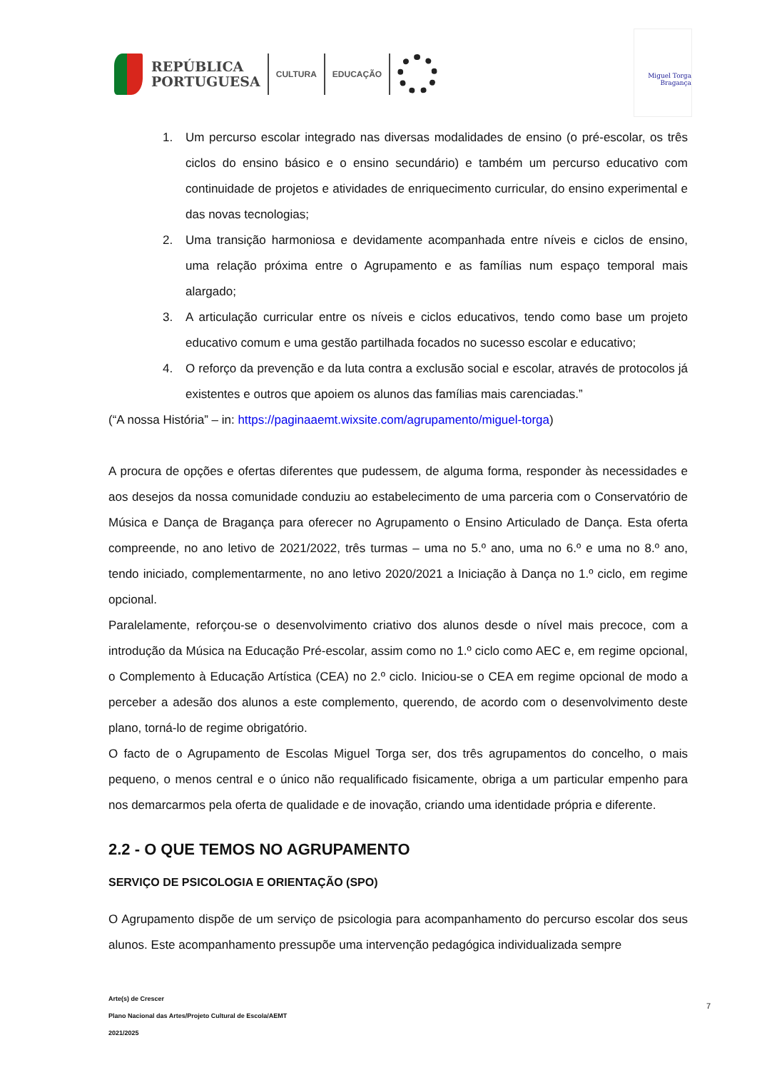REPÚBLICA
PORTUGUESA
CULTURA EDUCAÇÃO
Miguel Torga
Bragança
1. Um percurso escolar integrado nas diversas modalidades de ensino (o pré-escolar, os três ciclos do ensino básico e o ensino secundário) e também um percurso educativo com continuidade de projetos e atividades de enriquecimento curricular, do ensino experimental e das novas tecnologias;
2. Uma transição harmoniosa e devidamente acompanhada entre níveis e ciclos de ensino, uma relação próxima entre o Agrupamento e as famílias num espaço temporal mais alargado;
3. A articulação curricular entre os níveis e ciclos educativos, tendo como base um projeto educativo comum e uma gestão partilhada focados no sucesso escolar e educativo;
4. O reforço da prevenção e da luta contra a exclusão social e escolar, através de protocolos já existentes e outros que apoiem os alunos das famílias mais carenciadas.”
(“A nossa História” – in: https://paginaaemt.wixsite.com/agrupamento/miguel-torga)
A procura de opções e ofertas diferentes que pudessem, de alguma forma, responder às necessidades e aos desejos da nossa comunidade conduziu ao estabelecimento de uma parceria com o Conservatório de Música e Dança de Bragança para oferecer no Agrupamento o Ensino Articulado de Dança. Esta oferta compreende, no ano letivo de 2021/2022, três turmas – uma no 5.º ano, uma no 6.º e uma no 8.º ano, tendo iniciado, complementarmente, no ano letivo 2020/2021 a Iniciação à Dança no 1.º ciclo, em regime opcional.
Paralelamente, reforçou-se o desenvolvimento criativo dos alunos desde o nível mais precoce, com a introdução da Música na Educação Pré-escolar, assim como no 1.º ciclo como AEC e, em regime opcional, o Complemento à Educação Artística (CEA) no 2.º ciclo. Iniciou-se o CEA em regime opcional de modo a perceber a adesão dos alunos a este complemento, querendo, de acordo com o desenvolvimento deste plano, torná-lo de regime obrigatório.
O facto de o Agrupamento de Escolas Miguel Torga ser, dos três agrupamentos do concelho, o mais pequeno, o menos central e o único não requalificado fisicamente, obriga a um particular empenho para nos demarcarmos pela oferta de qualidade e de inovação, criando uma identidade própria e diferente.
2.2 - O QUE TEMOS NO AGRUPAMENTO
SERVIÇO DE PSICOLOGIA E ORIENTAÇÃO (SPO)
O Agrupamento dispõe de um serviço de psicologia para acompanhamento do percurso escolar dos seus alunos. Este acompanhamento pressupõe uma intervenção pedagógica individualizada sempre
Arte(s) de Crescer
Plano Nacional das Artes/Projeto Cultural de Escola/AEMT
2021/2025
7